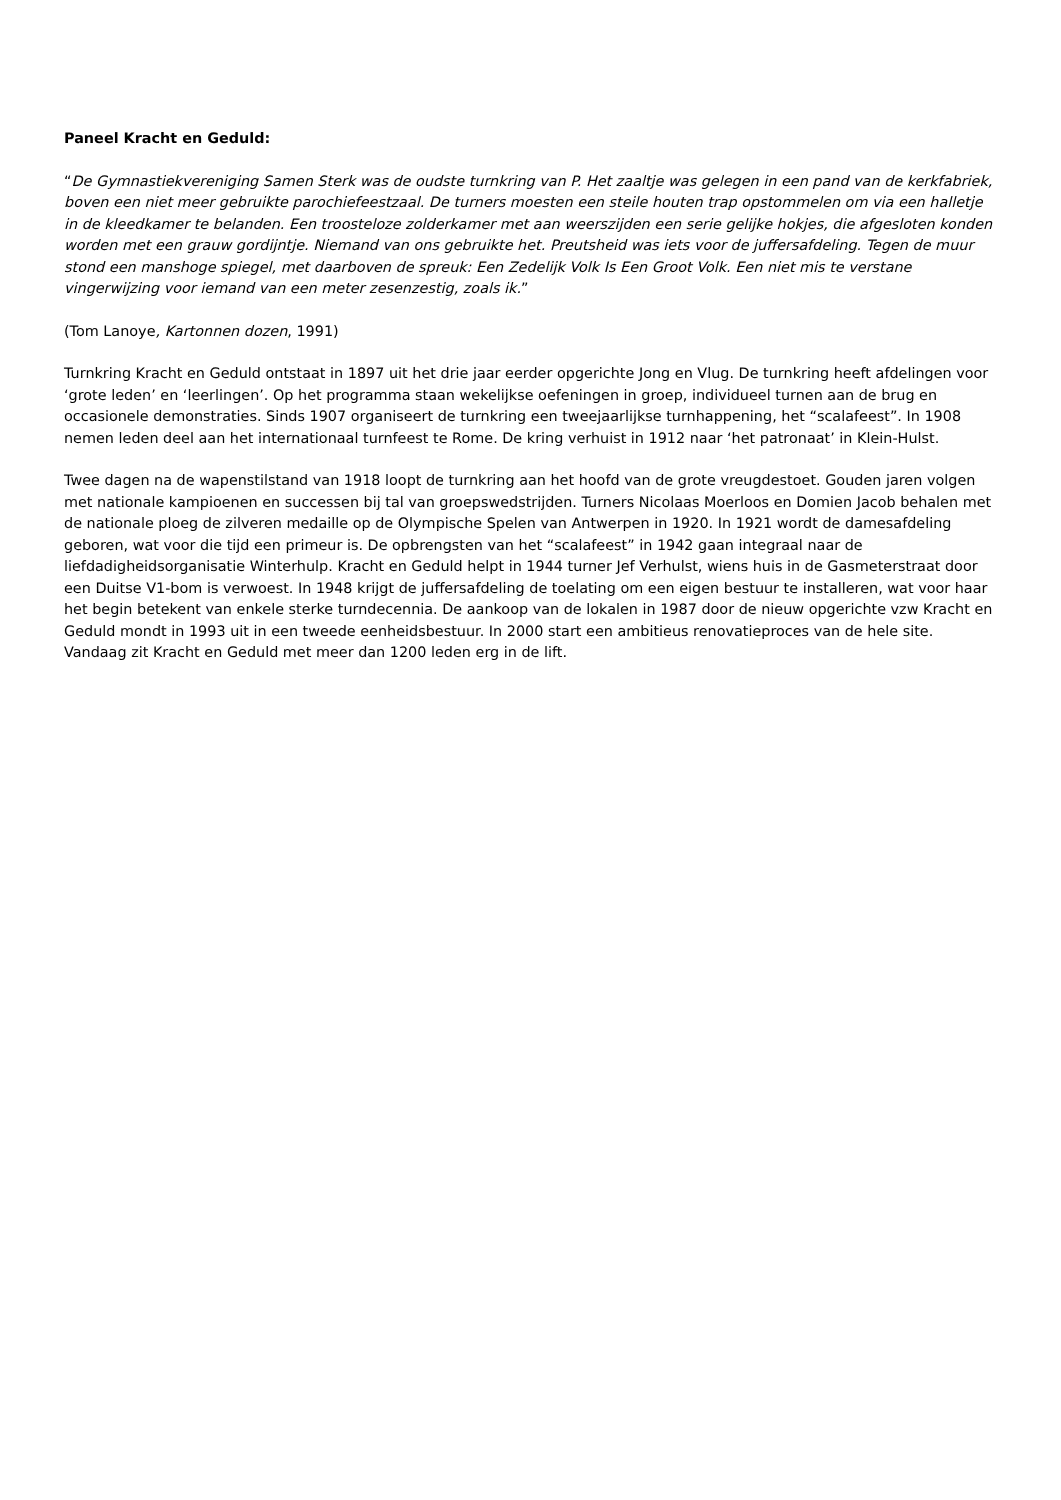Paneel Kracht en Geduld:
“De Gymnastiekvereniging Samen Sterk was de oudste turnkring van P. Het zaaltje was gelegen in een pand van de kerkfabriek, boven een niet meer gebruikte parochiefeestzaal. De turners moesten een steile houten trap opstommelen om via een halletje in de kleedkamer te belanden. Een troosteloze zolderkamer met aan weerszijden een serie gelijke hokjes, die afgesloten konden worden met een grauw gordijntje. Niemand van ons gebruikte het. Preutsheid was iets voor de juffersafdeling. Tegen de muur stond een manshoge spiegel, met daarboven de spreuk: Een Zedelijk Volk Is Een Groot Volk. Een niet mis te verstane vingerwijzing voor iemand van een meter zesenzestig, zoals ik.”
(Tom Lanoye, Kartonnen dozen, 1991)
Turnkring Kracht en Geduld ontstaat in 1897 uit het drie jaar eerder opgerichte Jong en Vlug. De turnkring heeft afdelingen voor ‘grote leden’ en ‘leerlingen’. Op het programma staan wekelijkse oefeningen in groep, individueel turnen aan de brug en occasionele demonstraties. Sinds 1907 organiseert de turnkring een tweejaarlijkse turnhappening, het “scalafeest”. In 1908 nemen leden deel aan het internationaal turnfeest te Rome. De kring verhuist in 1912 naar ‘het patronaat’ in Klein-Hulst.
Twee dagen na de wapenstilstand van 1918 loopt de turnkring aan het hoofd van de grote vreugdestoet. Gouden jaren volgen met nationale kampioenen en successen bij tal van groepswedstrijden. Turners Nicolaas Moerloos en Domien Jacob behalen met de nationale ploeg de zilveren medaille op de Olympische Spelen van Antwerpen in 1920. In 1921 wordt de damesafdeling geboren, wat voor die tijd een primeur is. De opbrengsten van het “scalafeest” in 1942 gaan integraal naar de liefdadigheidsorganisatie Winterhulp. Kracht en Geduld helpt in 1944 turner Jef Verhulst, wiens huis in de Gasmeterstraat door een Duitse V1-bom is verwoest. In 1948 krijgt de juffersafdeling de toelating om een eigen bestuur te installeren, wat voor haar het begin betekent van enkele sterke turndecennia. De aankoop van de lokalen in 1987 door de nieuw opgerichte vzw Kracht en Geduld mondt in 1993 uit in een tweede eenheidsbestuur. In 2000 start een ambitieus renovatieproces van de hele site. Vandaag zit Kracht en Geduld met meer dan 1200 leden erg in de lift.